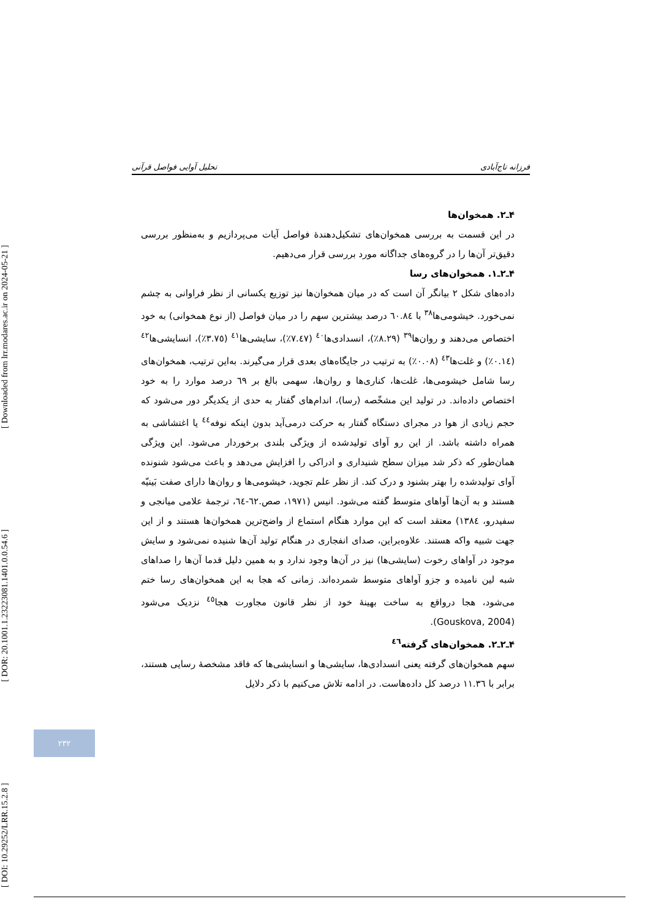[ DOI: 10.29252/LRR.15.2.8 ] [ DOR: 20.1001.1.23223081.1401.0.0.54.6 ] [ Downloaded from lrr.modares.ac.ir on 2024-05-21 ]
فرزانه تاج‌آبادی تحلیل آوایی فواصل قرآنی
۴ـ۲. همخوان‌ها
در این قسمت به بررسی همخوان‌های تشکیل‌دهندهٔ فواصل آیات می‌پردازیم و به‌منظور بررسی دقیق‌تر آن‌ها را در گروه‌های جداگانه مورد بررسی قرار می‌دهیم.
۴ـ۲ـ۱. همخوان‌های رسا
داده‌های شکل ۲ بیانگر آن است که در میان همخوان‌ها نیز توزیع یکسانی از نظر فراوانی به چشم نمی‌خورد. خیشومی‌ها<sup>۳۸</sup> با ٦٠.٨٤ درصد بیشترین سهم را در میان فواصل (از نوع همخوانی) به خود اختصاص می‌دهند و روان‌ها<sup>۳۹</sup> (٨.٢٩٪)، انسدادی‌ها<sup>٤٠</sup> (٧.٤٧٪)، سایشی‌ها<sup>٤١</sup> (٣.٧٥٪)، انسایشی‌ها<sup>٤٢</sup> (٠.١٤٪) و غلت‌ها<sup>٤٣</sup> (٠.٠٨٪) به ترتیب در جایگاه‌های بعدی قرار می‌گیرند. به‌این ترتیب، همخوان‌های رسا شامل خیشومی‌ها، غلت‌ها، کناری‌ها و روان‌ها، سهمی بالغ بر ٦٩ درصد موارد را به خود اختصاص داده‌اند. در تولید این مشخّصه (رسا)، اندام‌های گفتار به حدی از یکدیگر دور می‌شود که حجم زیادی از هوا در مجرای دستگاه گفتار به حرکت درمی‌آید بدون اینکه نوفه<sup>٤٤</sup> یا اغتشاشی به همراه داشته باشد. از این رو آوای تولیدشده از ویژگی بلندی برخوردار می‌شود. این ویژگی همان‌طور که ذکر شد میزان سطح شنیداری و ادراکی را افزایش می‌دهد و باعث می‌شود شنونده آوای تولیدشده را بهتر بشنود و درک کند. از نظر علم تجوید، خیشومی‌ها و روان‌ها دارای صفت بَینیّه هستند و به آن‌ها آواهای متوسط گفته می‌شود. انیس (١٩٧١، صص.٦٢-٦٤، ترجمهٔ علامی میانجی و سفیدرو، ١٣٨٤) معتقد است که این موارد هنگام استماع از واضح‌ترین همخوان‌ها هستند و از این جهت شبیه واکه هستند. علاوه‌براین، صدای انفجاری در هنگام تولید آن‌ها شنیده نمی‌شود و سایش موجود در آواهای رخوت (سایشی‌ها) نیز در آن‌ها وجود ندارد و به همین دلیل قدما آن‌ها را صداهای شبه لین نامیده و جزو آواهای متوسط شمرده‌اند. زمانی که هجا به این همخوان‌های رسا ختم می‌شود، هجا درواقع به ساخت بهینهٔ خود از نظر قانون مجاورت هجا<sup>٤٥</sup> نزدیک می‌شود (Gouskova, 2004).
۴ـ۲ـ۲. همخوان‌های گرفته<sup>٤٦</sup>
سهم همخوان‌های گرفته یعنی انسدادی‌ها، سایشی‌ها و انسایشی‌ها که فاقد مشخصهٔ رسایی هستند، برابر با ١١.٣٦ درصد کل داده‌هاست. در ادامه تلاش می‌کنیم با ذکر دلایل
۲۳۲